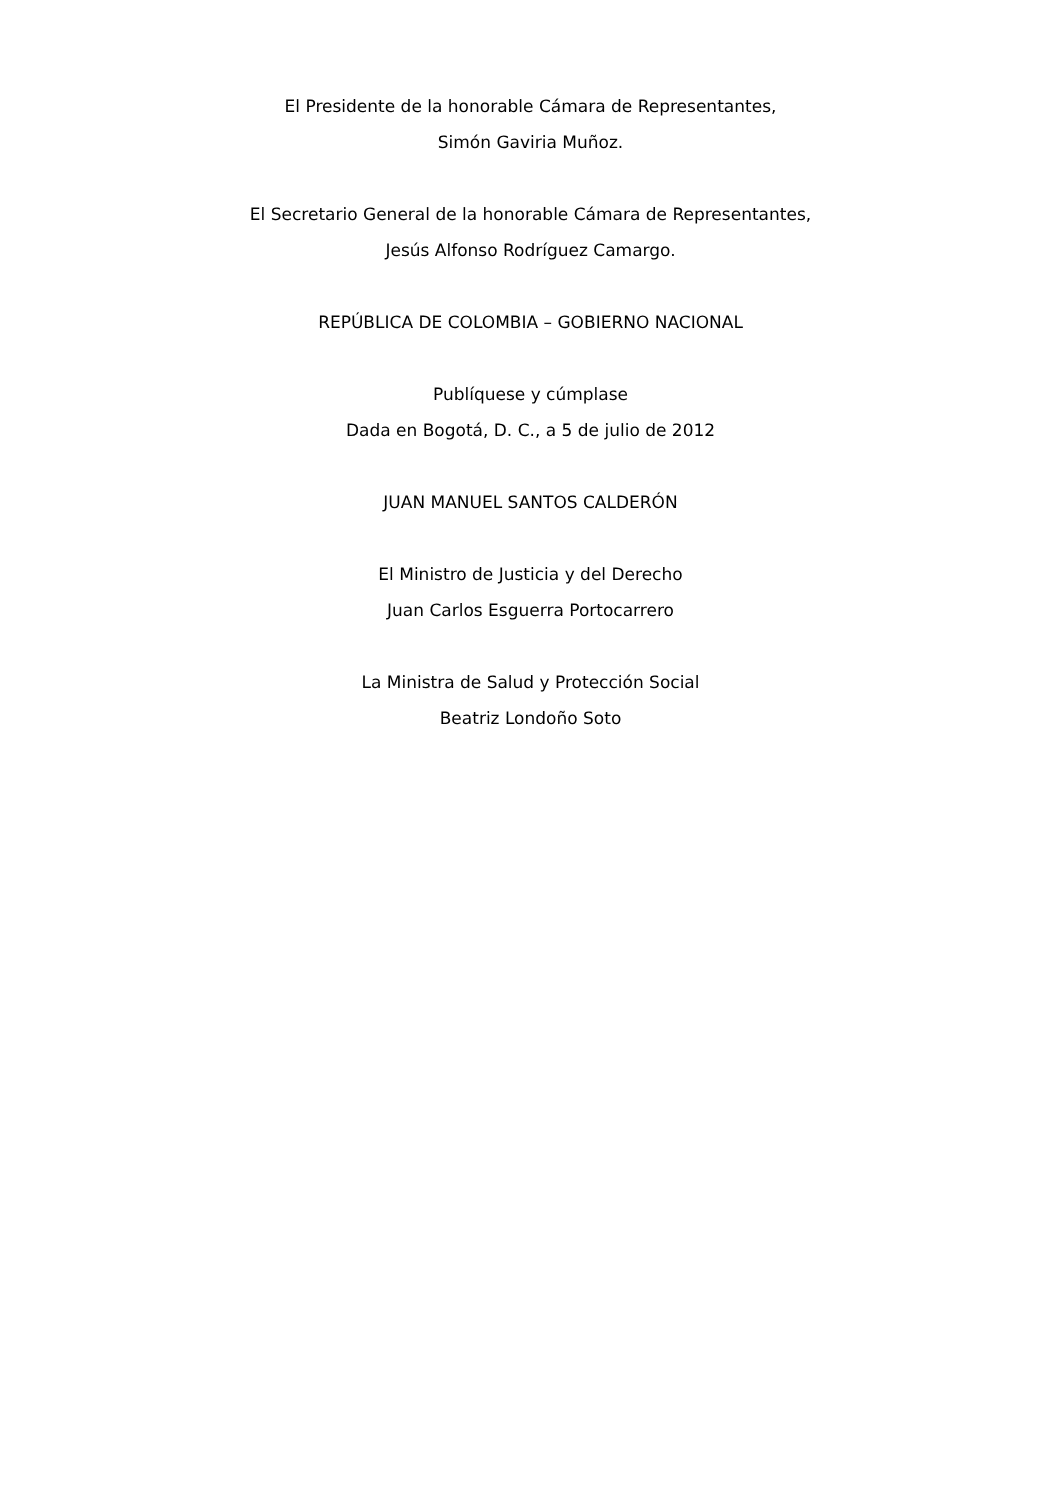El Presidente de la honorable Cámara de Representantes,
Simón Gaviria Muñoz.
El Secretario General de la honorable Cámara de Representantes,
Jesús Alfonso Rodríguez Camargo.
REPÚBLICA DE COLOMBIA – GOBIERNO NACIONAL
Publíquese y cúmplase
Dada en Bogotá, D. C., a 5 de julio de 2012
JUAN MANUEL SANTOS CALDERÓN
El Ministro de Justicia y del Derecho
Juan Carlos Esguerra Portocarrero
La Ministra de Salud y Protección Social
Beatriz Londoño Soto